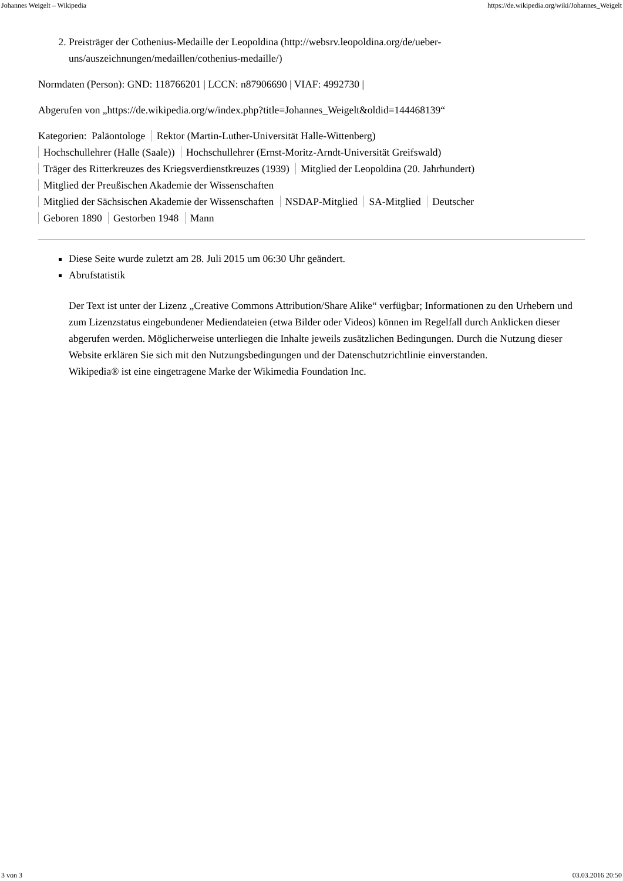Johannes Weigelt – Wikipedia https://de.wikipedia.org/wiki/Johannes_Weigelt
2. Preisträger der Cothenius-Medaille der Leopoldina (http://websrv.leopoldina.org/de/ueber-uns/auszeichnungen/medaillen/cothenius-medaille/)
Normdaten (Person): GND: 118766201 | LCCN: n87906690 | VIAF: 4992730 |
Abgerufen von „https://de.wikipedia.org/w/index.php?title=Johannes_Weigelt&oldid=144468139“
Kategorien: Paläontologe Rektor (Martin-Luther-Universität Halle-Wittenberg)
Hochschullehrer (Halle (Saale)) Hochschullehrer (Ernst-Moritz-Arndt-Universität Greifswald)
Träger des Ritterkreuzes des Kriegsverdienstkreuzes (1939) Mitglied der Leopoldina (20. Jahrhundert)
Mitglied der Preußischen Akademie der Wissenschaften
Mitglied der Sächsischen Akademie der Wissenschaften NSDAP-Mitglied SA-Mitglied Deutscher
Geboren 1890 Gestorben 1948 Mann
Diese Seite wurde zuletzt am 28. Juli 2015 um 06:30 Uhr geändert.
Abrufstatistik
Der Text ist unter der Lizenz „Creative Commons Attribution/Share Alike“ verfügbar; Informationen zu den Urhebern und zum Lizenzstatus eingebundener Mediendateien (etwa Bilder oder Videos) können im Regelfall durch Anklicken dieser abgerufen werden. Möglicherweise unterliegen die Inhalte jeweils zusätzlichen Bedingungen. Durch die Nutzung dieser Website erklären Sie sich mit den Nutzungsbedingungen und der Datenschutzrichtlinie einverstanden.
Wikipedia® ist eine eingetragene Marke der Wikimedia Foundation Inc.
3 von 3 03.03.2016 20:50